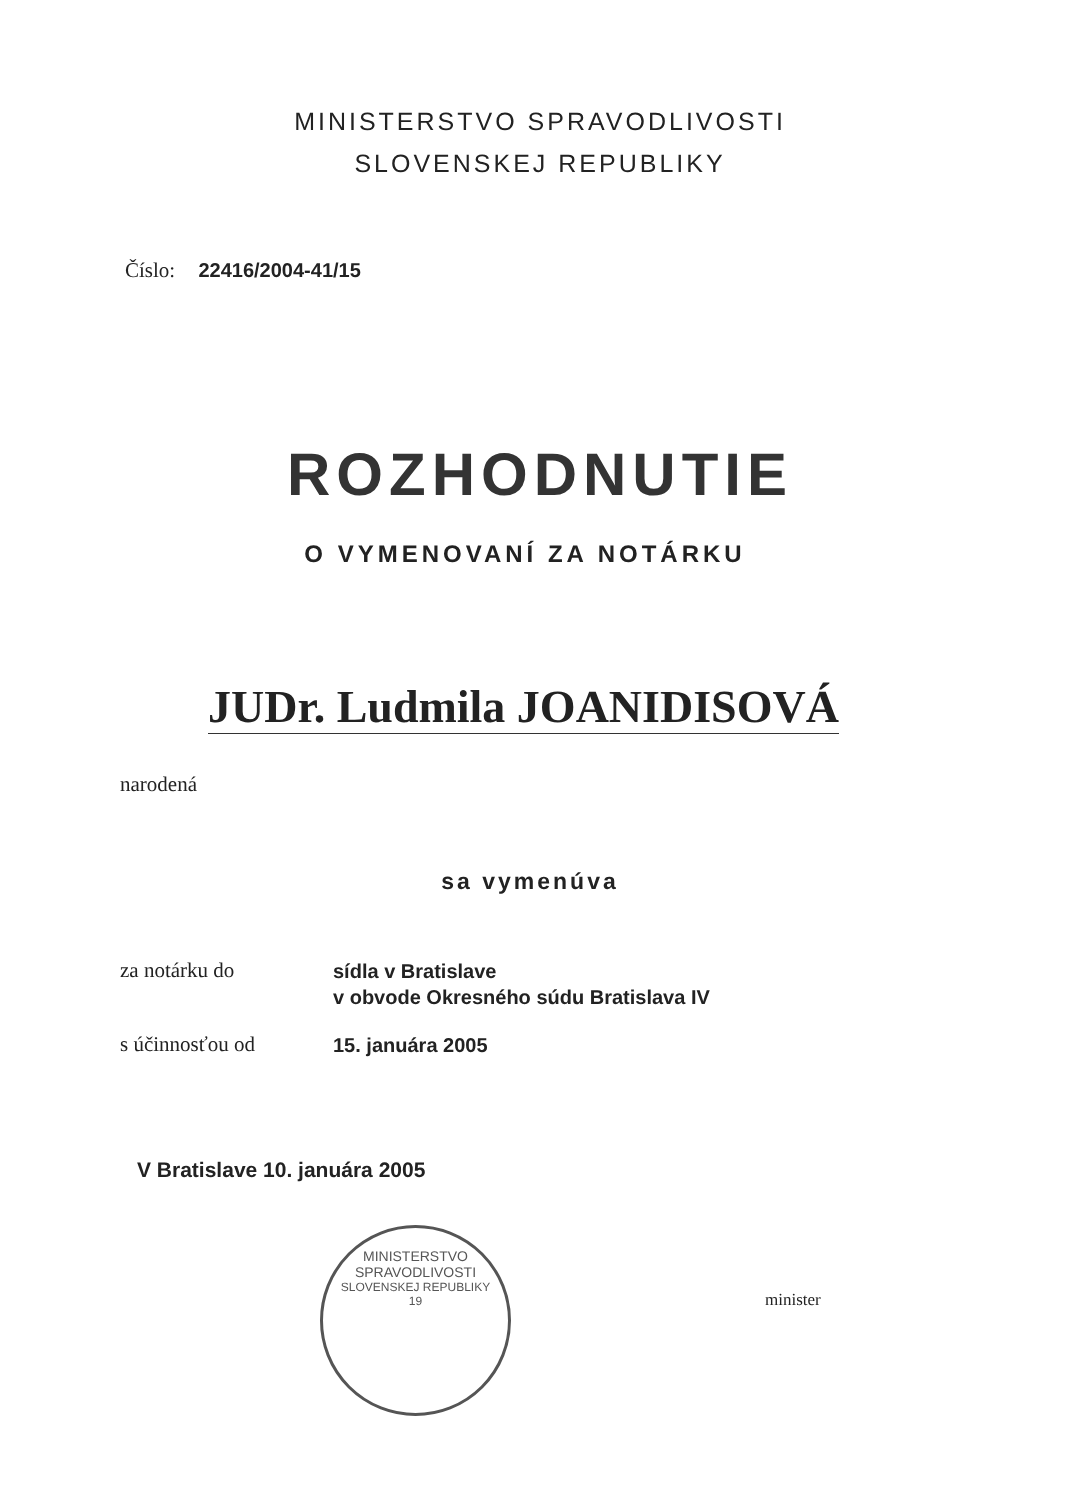MINISTERSTVO SPRAVODLIVOSTI
SLOVENSKEJ REPUBLIKY
Číslo: 22416/2004-41/15
ROZHODNUTIE
O VYMENOVANÍ ZA NOTÁRKU
JUDr. Ludmila JOANIDISOVÁ
narodená
sa vymenúva
za notárku do
sídla v Bratislave
v obvode Okresného súdu Bratislava IV
s účinnosťou od
15. januára 2005
V Bratislave 10. januára 2005
MINISTERSTVO SPRAVODLIVOSTI
SLOVENSKEJ REPUBLIKY
19
minister